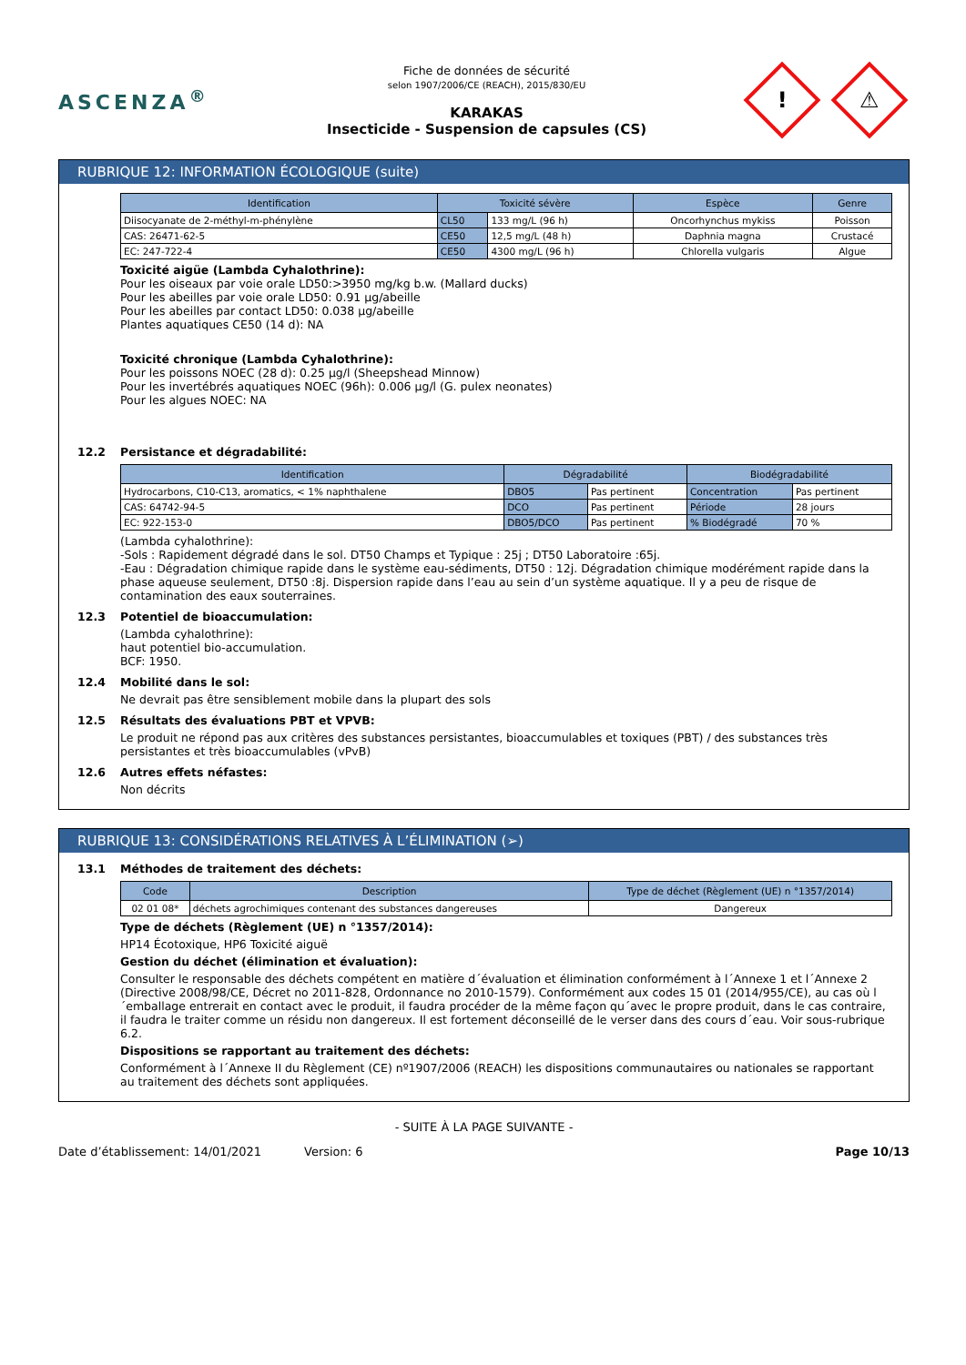ASCENZA<sup>®</sup>
Fiche de données de sécurité
selon 1907/2006/CE (REACH), 2015/830/EU
KARAKAS
Insecticide - Suspension de capsules (CS)
!
⚠
RUBRIQUE 12: INFORMATION ÉCOLOGIQUE (suite)
| Identification | Toxicité sévère | | Espèce | Genre |
| --- | --- | --- | --- | --- |
| Diisocyanate de 2-méthyl-m-phénylène | CL50 | 133 mg/L (96 h) | Oncorhynchus mykiss | Poisson |
| CAS: 26471-62-5 | CE50 | 12,5 mg/L (48 h) | Daphnia magna | Crustacé |
| EC: 247-722-4 | CE50 | 4300 mg/L (96 h) | Chlorella vulgaris | Algue |
Toxicité aigüe (Lambda Cyhalothrine):
Pour les oiseaux par voie orale LD50:>3950 mg/kg b.w. (Mallard ducks)
Pour les abeilles par voie orale LD50: 0.91 µg/abeille
Pour les abeilles par contact LD50: 0.038 µg/abeille
Plantes aquatiques CE50 (14 d): NA
Toxicité chronique (Lambda Cyhalothrine):
Pour les poissons NOEC (28 d): 0.25 µg/l (Sheepshead Minnow)
Pour les invertébrés aquatiques NOEC (96h): 0.006 µg/l (G. pulex neonates)
Pour les algues NOEC: NA
12.2 Persistance et dégradabilité:
| Identification | Dégradabilité | | Biodégradabilité | |
| --- | --- | --- | --- | --- |
| Hydrocarbons, C10-C13, aromatics, < 1% naphthalene | DBO5 | Pas pertinent | Concentration | Pas pertinent |
| CAS: 64742-94-5 | DCO | Pas pertinent | Période | 28 jours |
| EC: 922-153-0 | DBO5/DCO | Pas pertinent | % Biodégradé | 70 % |
(Lambda cyhalothrine):
-Sols : Rapidement dégradé dans le sol. DT50 Champs et Typique : 25j ; DT50 Laboratoire :65j.
-Eau : Dégradation chimique rapide dans le système eau-sédiments, DT50 : 12j. Dégradation chimique modérément rapide dans la phase aqueuse seulement, DT50 :8j. Dispersion rapide dans l’eau au sein d’un système aquatique. Il y a peu de risque de contamination des eaux souterraines.
12.3 Potentiel de bioaccumulation:
(Lambda cyhalothrine):
haut potentiel bio-accumulation.
BCF: 1950.
12.4 Mobilité dans le sol:
Ne devrait pas être sensiblement mobile dans la plupart des sols
12.5 Résultats des évaluations PBT et VPVB:
Le produit ne répond pas aux critères des substances persistantes, bioaccumulables et toxiques (PBT) / des substances très persistantes et très bioaccumulables (vPvB)
12.6 Autres effets néfastes:
Non décrits
RUBRIQUE 13: CONSIDÉRATIONS RELATIVES À L’ÉLIMINATION (➢)
13.1 Méthodes de traitement des déchets:
| Code | Description | Type de déchet (Règlement (UE) n °1357/2014) |
| --- | --- | --- |
| 02 01 08* | déchets agrochimiques contenant des substances dangereuses | Dangereux |
Type de déchets (Règlement (UE) n °1357/2014):
HP14 Écotoxique, HP6 Toxicité aiguë
Gestion du déchet (élimination et évaluation):
Consulter le responsable des déchets compétent en matière d´évaluation et élimination conformément à l´Annexe 1 et l´Annexe 2 (Directive 2008/98/CE, Décret no 2011-828, Ordonnance no 2010-1579). Conformément aux codes 15 01 (2014/955/CE), au cas où l´emballage entrerait en contact avec le produit, il faudra procéder de la même façon qu´avec le propre produit, dans le cas contraire, il faudra le traiter comme un résidu non dangereux. Il est fortement déconseillé de le verser dans des cours d´eau. Voir sous-rubrique 6.2.
Dispositions se rapportant au traitement des déchets:
Conformément à l´Annexe II du Règlement (CE) nº1907/2006 (REACH) les dispositions communautaires ou nationales se rapportant au traitement des déchets sont appliquées.
- SUITE À LA PAGE SUIVANTE -
Date d’établissement: 14/01/2021 Version: 6 Page 10/13